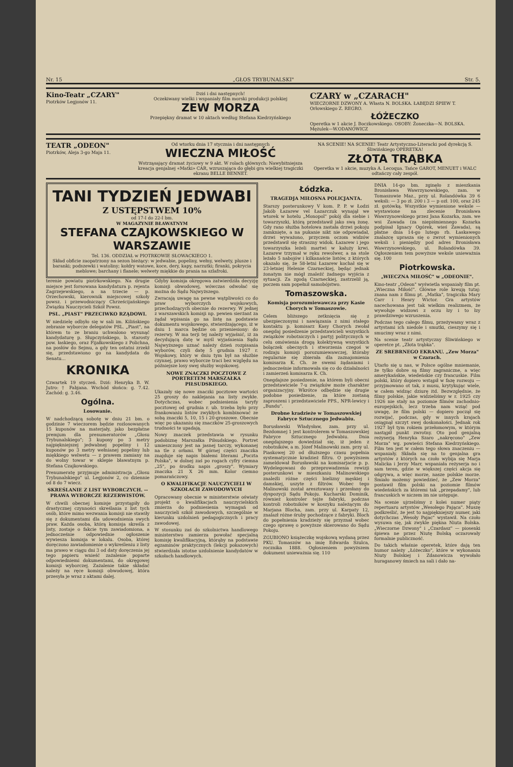Nr. 15 „GŁOS TRYBUNALSKI" Str. 5.
Kino-Teatr „CZARY"
Piotrków Legjonów 11.
Dziś i dni następnych!
Oczekiwany wielki i wspaniały film morski produkcji polskiej
ZEW MORZA
Przepiękny dramat w 10 aktach według Stefana Kiedrzyńskiego
CZARY w „CZARACH"
WIECZORNE DZWONY A. Własta N. BOLSKA. ŁABĘDZI ŚPIEW T. Orłowskiego Z. REGRO.
ŁÓŻECZKO
Operetka w 1 akcie J. Boczkowskiego. OSOBY: Żoneczka—N. BOLSKA. Mężulek—W.ODANOWICZ
TEATR „ODEON"
Piotrków, Aleja 3-go Maja 11.
Od wtorku dnia 17 stycznia i dni następnych
WIECZNA MIŁOŚĆ
Wstrząsający dramat życiowy w 9 akt. W rolach głównych: Nawybitniejsza kreacja genjalnej «Matki» CAR, wzruszająca do głębi gra wielkiej tragiczki ekranu BELLE BENNET.
NA SCENIE! NA SCENIE! Teatr Artystyczno-Literacki pod dyrekcją S. Śliwińskiego OPERETKA!
ZŁOTA TRĄBKA
Operetka w 1 akcie, muzyka A. Lecoqua. Tańce GAROT, MENUET i WALC odtańczy cały zespół.
TANI TYDZIEŃ JEDWABI
Z USTĘPSTWEM 10%
od 17-I do 22-I bm.
W MAGAZYNIE BŁAWATNYM
STEFANA CZAJKOWSKIEGO W WARSZAWIE
Tel. 136. ODDZIAŁ w PIOTRKOWIE SŁOWACKIEGO 1.
Skład obficie zaopatrzony na sezon bieżący: w jedwabie, popeliny, wełny, welwety, plusze i baranki; podszewki i watoliny; kołdry watowe, koce, dery, kapy, narzutki; firanki, pokrycia meblowe; barchany i flanele; welwety miękkie do prania na szlafroki.
terenie powiatu piotrkowskiego. Na drugie miejsce jest forsowana kandydatura p. rejenta Zagrzejewskiego, a na trzecie — p. Orzechowski, kierownik miejscowej szkoły powsz. i przewodniczący Chrześcijańskiego Związku Nauczycieli Szkół Powsz.
PSL. „PIAST" PRZECIWKO RZĄDOWI.
W niedzielę odbyło się w sali im. Kilińskiego zebranie wyborcze delegatów PSL. „Piast", na którem to ze braniu uchwalono wysunąć kandydaturę p. Słupczyńskiego, b. starosty pow. łaskiego, oraz Fijałkowskiego z Polichna, na posłów do Sejmu, a gdy ten ostatni zrzekł się, przedstawiono go na kandydata do Senatu...
KRONIKA
Czwartek 19 styczeń. Dziś: Henryka B. W. Jutro: † Fabjana. Wschód słońca: g. 7.42. Zachód: g. 3.46.
Ogólna.
Losowanie.
W nadchodzącą sobotę w dniu 21 bm. o godzinie 7 wieczorem będzie rozlosowanych 15 kuponów na materjały, jako bezpłatne premjum dla prenumeratorów „Głosu Trybunalskiego"; 3 kupony po 3 metry najpiękniejszej jedwabnej popeliny i 12 kuponów po 3 metry wełnianej popeliny lub miękkiego welwetu — z prawem zamiany na do wolny towar w sklepie bławatnym p. Stefana Czajkowskiego.
Prenumeratę przyjmuje administracja „Głosu Trybunalskiego" ul. Legjonów 2, co dziennie od 8 do 7 wiecz.
SKREŚLANIE Z LIST WYBORCZYCH. -- PRAWA WYBORCZE REZERWISTÓW.
W chwili obecnej komisje przystąpiły do drastycznej czynności skreślania z list tych osób, które mimo wezwania komisji nie stawiły się z dokumentami dla udowodnienia swych praw. Każda osoba, którą komisja skreśla z listy, zostaje o fakcie tym zawiadomiona, a jednocześnie odpowiednie ogłoszenie wywiesza komisja w lokalu. Osoba, której doręczono zawiadomienie o wykreśleniu z listy ma prawo w ciągu dni 3 od daty doręczenia jej tego papieru wnieść zażalenie poparte odpowiedniemi dokumentami, do okręgowej komisji wyborczej. Zażalenie takie składać należy na ręce komisji obwodowej, która przesyła je wraz z aktami dalej.
Gdyby komisja okręgowa zatwierdziła decyzję komisji obwodowej, wówczas odwołać się można do Sądu Najwyższego.
Zwracają uwagę na pewne wątpliwości co do praw wyborczych wojskowych, przechodzących obecnie do rezerwy. W jednej z warszawskich komisji np. pewien sierżant za żądał wpisania go na listę na podstawie dokumentu wojskowego, stwierdzającego, iż w dniu 1 marca będzie on przeniesiony: do rezerwy. W ma terji tej należy wyjaśnić, iż za decydującą datę w myśl wyjaśnienia Sądu Najwyższego uznać należy dzień rozpisania wyborów, czyli datę 5 grudnia 1927 r. Wojskowy, który w dniu tym był na służbie czynnej, prawo wyborcze traci bez względu na późniejsze losy swej służby wojskowej.
NOWE ZNACZKI POCZTOWE Z PORTRETEM MARSZAŁKA PIŁSUDSKIEGO.
Ukazały się nowe znaczki pocztowe wartości 25 groszy do naklejania na listy zwykłe. Dotychczas, wobec podniesienia taryfy pocztowej od grudnia r. ub. trzeba było przy frankowaniu listów zwykłych kombinować ze sobą znaczki 5, 10, 15 i 20-groszowe. Obecnie więc po ukazaniu się znaczków 25-groszowych trudności te upadają.
Nowy znaczek przedstawia w rysunku podobiznę Marszałka Piłsudskiego. Portret umieszczony jest na jasnej tarczy, wykonanej na tle z orłami. W górnej części znaczka znajduje się napis białemi literami „Poczta Polska", w dolnej zaś po rogach cyfry ciemna „25", po środku napis „groszy". Wymiary znaczka 21 X 26 mm. Kolor ciemno pomarańczowy.
O KWALIFIKACJE NAUCZYCIELI W SZKOŁACH ZAWODOWYCH
Opracowany obecnie w ministerstwie oświaty projekt o kwalifikacjach nauczycielskich zmierza do podniesienia wymagań od nauczycieli szkół zawodowych, szczególnie w kierunku uzdolnień pedagogicznych i pracy zawodowej.
W stosunku zaś do szkolnictwa handlowego ministerstwo zamierza powołać specjalną komisję kwalifikacyjną, którąby na podstawie egzaminów praktycznych (lekcji pokazowych) stwierdzała istotne uzdolnienie kandydatów w szkołach handlowych.
Łódzka.
TRAGEDJA MIŁOSNA POLICJANTA.
Starszy posterunkowy V kom. P. P. w Łodzi Jakób Łazarew vel Łazarczuk wynajął we wtorek w hotelu „Monopol" pokój dla siebie i towarzyszki, którą przedstawił jako swą żonę. Gdy rano służba hotelowa zastała drzwi pokoju zamknięte, a na pukanie nikt nie odpowiadał, drzwi wyważono, przyczem oczom widzów przedstawił się straszny widok. Łazarew i jego towarzyszka leżeli martwi w kałuży krwi. Łazarew trzymał w ręku rewolwer, a na stole leżało 5 nabojów i kilkanaście listów, z których okazało się, że 58-letni Łazarew kochał się w 23-letniej Helenie Czarneckiej, będąc jednak żonatym nie mógł znaleźć żadnego wyjścia z sytuacji. Za zgodą Czarneckiej, zastrzelił ją, poczem sam popełnił samobójstwo.
Tomaszowska.
Komisja porozumiewawcza przy Kasie Chorych w Tomaszowie.
Celem bliższego zetknięcia się z ubezpieczonymi i nawiązania z nimi stałego kontaktu p. komisarz Kasy Chorych zwołał onegdaj posiedzenie przedstawicieli wszystkich związków robotniczych i partyj politycznych w celu omówienia drogą kolektywną wszystkich bolączek obecnych i stworzenia czegoś w rodzaju komisji porozumiewawczej, któraby regularnie się zbierała dla zaznajomienia komisarza K. Ch. ze swemi żądaniami i jednocześnie informowała się co do działalności i zamierzeń komisarza K. Ch.
Onegdajsze posiedzenie, na którem byli obecni przedstawiciele 7-u związków może charakter organizacyjny. Wkrótce odbędzie się drugie podobne posiedzenie, za które zostaną zaproszeni i przedstawiciele PPS., NPR-lewicy i „Bundu".
Drobne kradzieże w Tomaszowskiej Fabryce Sztucznego Jedwabiu.
Borusławski Władysław, zam. przy ul. Bezdomnej 1 jest kontrolerem w Tomaszowskiej Fabryce Sztucznego Jedwabiu. Dnia onegdajszego dowiedział się, iż jeden z robotników, a m. Józef Malinowski zam. przy ul. Piaskowej 20 od dłuższego czasu popełnia systematycznie kradzież filtru. O powyższem zameldował Borusławski na komisarjacie p. p. Wydelegowani do przeprowadzenia rewizji posterunkowi w mieszkaniu Malinowskiego znaleźli różne części bielizny męskiej i damskiej, uszyte z filtrów. Wobec tego Malinowski został aresztowany i przesłany do dyspozycji Sądu Pokoju. Kucharski Dominik, również kontroler tejże fabryki, podczas kontroli robotników w koszyku należącym do Marjana Blocha, zam. przy ul. Karpaty 12, znalazł różne śruby pochodzące z fabryki. Bloch do popełnienia kradzieży się przyznał wobec czego sprawę o powyższe skierowano do Sądu Pokoju.
ZGUBIONO książeczkę wojskową wydaną przez PKU. Tomaszów na imię Edwarda Szulca, rocznika 1888. Ogłoszeniem powyższem dokument unieważnia się. 110
DNIA 14-go bm. zginęło z mieszkania Bronisława Wawrzynowskiego, zam. w Tomaszowie Maz., przy ul. Rolandówka 39 6 weksli: — 3 po zł. 200 i 3 — p ozł. 100, oraz 245 zł. gotówką. Wszystkie wymienione weksle — wystawione na zlecenie Bronisława Wawrzynowskiego przez Jana Kozarka, zam. we wsi Zawada (za niepiśmiennego Kozarka podpisał Ignacy Ogórek, wieś Zawada), są płatne dnia 14-go lutego rb. Łaskawego znalazcę uprasza się o zwrot wymienionych weksli i pieniędzy pod adres Bronisława Wawrzynowskiego, ul. Rolandówka 39. Ogłoszeniem tem powyższe weksle unieważnia się. 100
Piotrkowska.
„WIECZNA MIŁOŚĆ" w „ODEONIE".
Kino-teatr „Odeon" wyświetla wspaniały film pt. „Wieczna Miłość". Główne role kreują tutaj: znana nam z filmu pt. „Matka", tragiczka Mary Carr i Henry Wictor. Gra artystów nacechowana jest tak wielkim realizmem, że wywołuje widzowi z oczu łzy i to łzy prawdziwego wzruszenia.
Podczas tego całego filmu, przeżywamy wraz z artystami ich niedole i smutki, cieszymy się i smucimy wraz z nimi.
Na scenie teatr artystyczny Śliwińskiego w operetce pt. „Złota trąbka".
ZE SREBRNEGO EKRANU. „Zew Morza" w Czarach.
Utarło się u nas, w Polsce ogólne mniemanie, że tylko dobre są filmy zagraniczne, a więc amerykańskie, wiedeńskie czy francuskie. Film polski, który dopiero wstąpił w fazę rozwoju — przyjmowano ot tak, z musu, krytykując wiele, w całem widząc dziurę itd. Bezwzględnie, że filmy polskie, jakie widzieliśmy w r. 1925 czy 1926 nie stały na poziomie filmów zachodnio-europejskich, lecz trzeba nam wziąć pod uwagę, że film polski — dopiero począł się rozwijać, podczas, gdy w innych krajach osiągnął szczyt swej doskonałości. Jednak rok 1927 był tym rokiem przełomowym, w którym nastąpił punkt zwrotny. Oto pod genjalną reżyserją Henryka Szaro „nakręcono" „Zew Morza" wg. powieści Stefana Kiedrzyńskiego. Film ten jest w całem tego słowa znaczeniu — wspaniały. Składa się na to genjalna gra artystów z których na czoło wybija się Marja Malicka i Jerzy Marr, wspaniała reżyserja no i sam teren, gdzie w większej części akcja się odgrywa, a więc morze, nasze polskie morze. Śmiało możemy powiedzieć, że „Zew Morza" postawił film polski na poziomie filmów wiedeńskich za któremi tak „przepadamy", lub francuskich w niczem im nie ustępuje.
Na scenie ujrzeliśmy z kolei numer piąty repertuaru artystów „Wesołego Pająca". Muszę podkreślić, że jest to najpiękniejszy numer, jaki dotychczas „Wesoły Pajac" wystawił. Na czoło wysuwa się, jak zwykle piękna Niuta Bolska. „Wieczorne Dzwony" i „Czardasz" — piosenki śpiewa ne przez Niutę Bolską oczarowały formalnie publiczność.
Do takich właśnie operetek, które dają ten humor należy „Łóżeczko", które w wykonaniu Niuty Bolskiej i Zdanowicza wywołało huraganowy śmiech na sali i dało na-